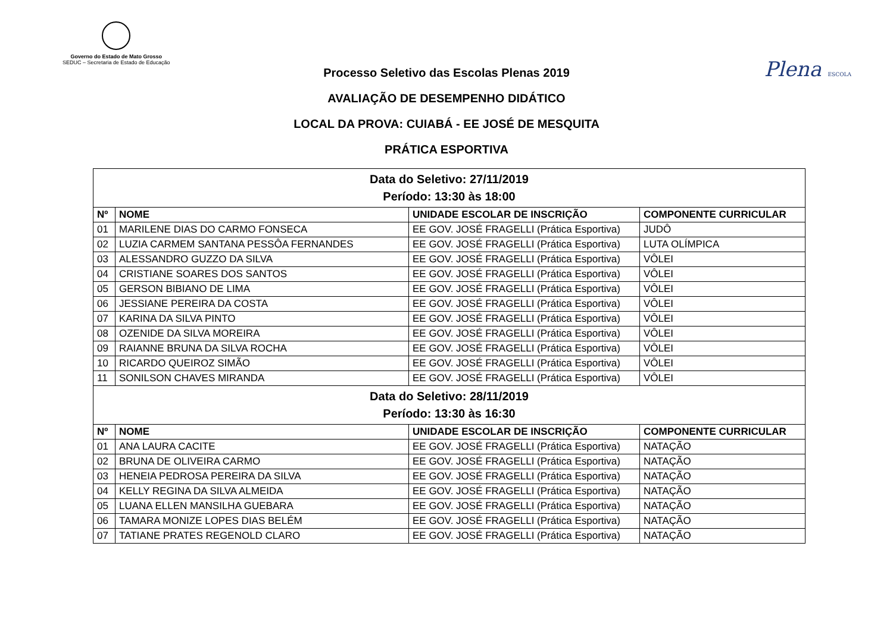Governo do Estado de Mato Grosso
SEDUC – Secretaria de Estado de Educação
Plena ESCOLA
Processo Seletivo das Escolas Plenas 2019
AVALIAÇÃO DE DESEMPENHO DIDÁTICO
LOCAL DA PROVA: CUIABÁ - EE JOSÉ DE MESQUITA
PRÁTICA ESPORTIVA
| Data do Seletivo: 27/11/2019 Período: 13:30 às 18:00 | | | |
| Nº | NOME | UNIDADE ESCOLAR DE INSCRIÇÃO | COMPONENTE CURRICULAR |
| 01 | MARILENE DIAS DO CARMO FONSECA | EE GOV. JOSÉ FRAGELLI (Prática Esportiva) | JUDÔ |
| 02 | LUZIA CARMEM SANTANA PESSÔA FERNANDES | EE GOV. JOSÉ FRAGELLI (Prática Esportiva) | LUTA OLÍMPICA |
| 03 | ALESSANDRO GUZZO DA SILVA | EE GOV. JOSÉ FRAGELLI (Prática Esportiva) | VÔLEI |
| 04 | CRISTIANE SOARES DOS SANTOS | EE GOV. JOSÉ FRAGELLI (Prática Esportiva) | VÔLEI |
| 05 | GERSON BIBIANO DE LIMA | EE GOV. JOSÉ FRAGELLI (Prática Esportiva) | VÔLEI |
| 06 | JESSIANE PEREIRA DA COSTA | EE GOV. JOSÉ FRAGELLI (Prática Esportiva) | VÔLEI |
| 07 | KARINA DA SILVA PINTO | EE GOV. JOSÉ FRAGELLI (Prática Esportiva) | VÔLEI |
| 08 | OZENIDE DA SILVA MOREIRA | EE GOV. JOSÉ FRAGELLI (Prática Esportiva) | VÔLEI |
| 09 | RAIANNE BRUNA DA SILVA ROCHA | EE GOV. JOSÉ FRAGELLI (Prática Esportiva) | VÔLEI |
| 10 | RICARDO QUEIROZ SIMÃO | EE GOV. JOSÉ FRAGELLI (Prática Esportiva) | VÔLEI |
| 11 | SONILSON CHAVES MIRANDA | EE GOV. JOSÉ FRAGELLI (Prática Esportiva) | VÔLEI |
| Data do Seletivo: 28/11/2019 Período: 13:30 às 16:30 | | | |
| Nº | NOME | UNIDADE ESCOLAR DE INSCRIÇÃO | COMPONENTE CURRICULAR |
| 01 | ANA LAURA CACITE | EE GOV. JOSÉ FRAGELLI (Prática Esportiva) | NATAÇÃO |
| 02 | BRUNA DE OLIVEIRA CARMO | EE GOV. JOSÉ FRAGELLI (Prática Esportiva) | NATAÇÃO |
| 03 | HENEIA PEDROSA PEREIRA DA SILVA | EE GOV. JOSÉ FRAGELLI (Prática Esportiva) | NATAÇÃO |
| 04 | KELLY REGINA DA SILVA ALMEIDA | EE GOV. JOSÉ FRAGELLI (Prática Esportiva) | NATAÇÃO |
| 05 | LUANA ELLEN MANSILHA GUEBARA | EE GOV. JOSÉ FRAGELLI (Prática Esportiva) | NATAÇÃO |
| 06 | TAMARA MONIZE LOPES DIAS BELÉM | EE GOV. JOSÉ FRAGELLI (Prática Esportiva) | NATAÇÃO |
| 07 | TATIANE PRATES REGENOLD CLARO | EE GOV. JOSÉ FRAGELLI (Prática Esportiva) | NATAÇÃO |